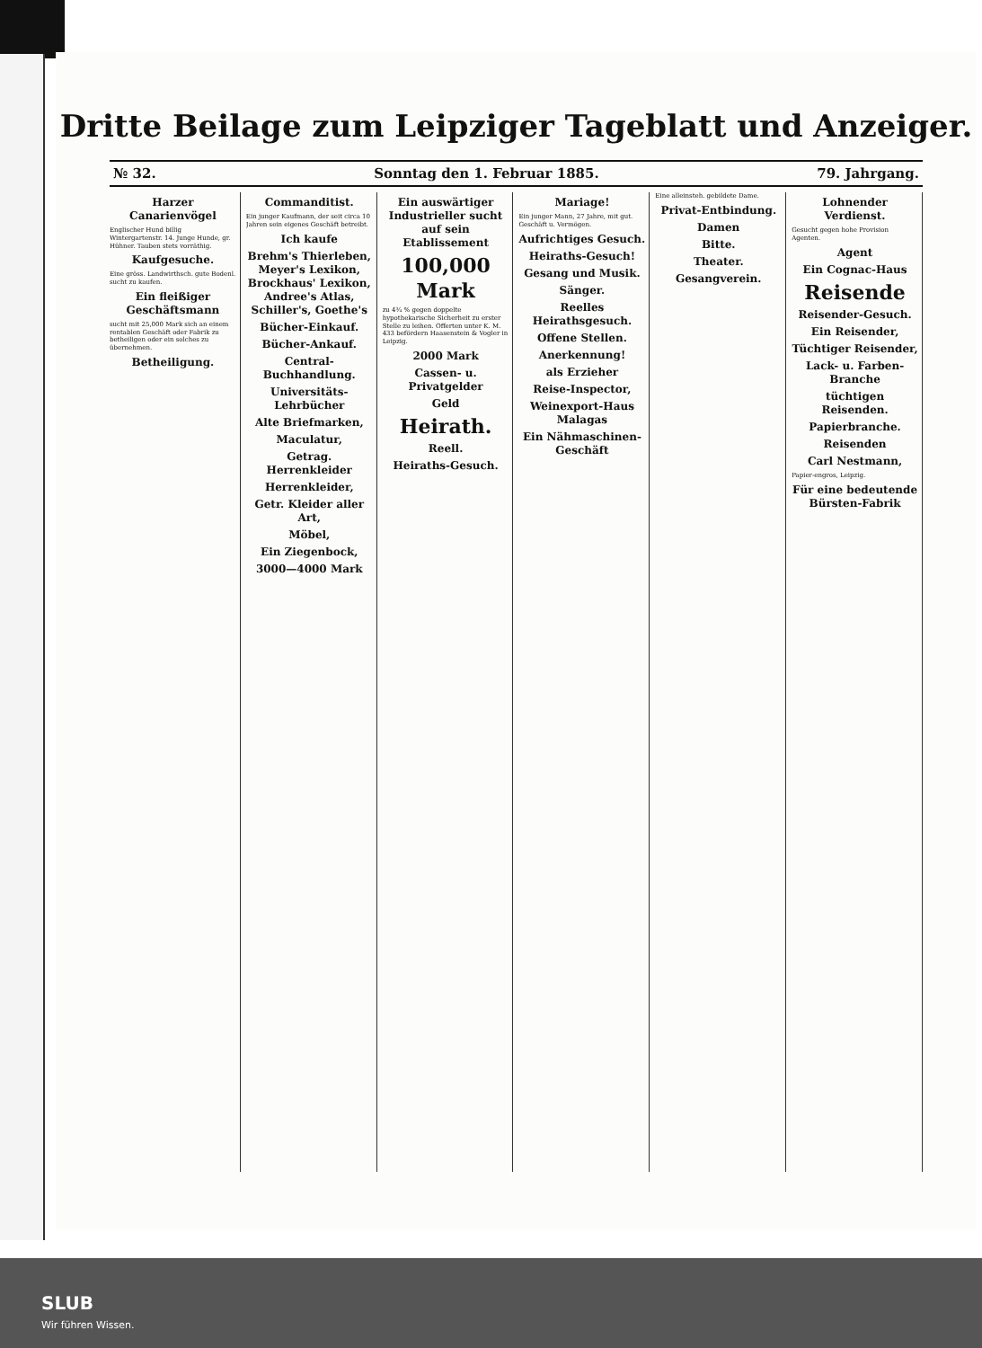Dritte Beilage zum Leipziger Tageblatt und Anzeiger.
№ 32. Sonntag den 1. Februar 1885. 79. Jahrgang.
Harzer Canarienvögel
Englischer Hund billig Wintergartenstr. 14. Junge Hunde, gr. Hühner. Tauben stets vorräthig.
Kaufgesuche.
Eine gröss. Landwirthsch. gute Bodenl. sucht zu kaufen.
Ein fleißiger Geschäftsmann
sucht mit 25,000 Mark sich an einem rentablen Geschäft oder Fabrik zu betheiligen oder ein solches zu übernehmen.
Betheiligung.
Commanditist.
Ein junger Kaufmann, der seit circa 10 Jahren sein eigenes Geschäft betreibt.
Ich kaufe
Brehm's Thierleben, Meyer's Lexikon, Brockhaus' Lexikon, Andree's Atlas, Schiller's, Goethe's
Bücher-Einkauf.
Bücher-Ankauf.
Central-Buchhandlung.
Universitäts-Lehrbücher
Alte Briefmarken,
Maculatur,
Getrag. Herrenkleider
Herrenkleider,
Getr. Kleider aller Art,
Möbel,
Ein Ziegenbock,
3000—4000 Mark
Ein auswärtiger Industrieller sucht auf sein Etablissement
100,000 Mark
zu 4¾ % gegen doppelte hypothekarische Sicherheit zu erster Stelle zu leihen. Offerten unter K. M. 433 befördern Haasenstein & Vogler in Leipzig.
2000 Mark
Cassen- u. Privatgelder
Geld
Heirath.
Reell.
Heiraths-Gesuch.
Mariage!
Ein junger Mann, 27 Jahre, mit gut. Geschäft u. Vermögen.
Aufrichtiges Gesuch.
Heiraths-Gesuch!
Gesang und Musik.
Sänger.
Reelles Heirathsgesuch.
Offene Stellen.
Anerkennung!
als Erzieher
Reise-Inspector,
Weinexport-Haus Malagas
Ein Nähmaschinen-Geschäft
Eine alleinsteh. gebildete Dame.
Privat-Entbindung.
Damen
Bitte.
Theater.
Gesangverein.
Lohnender Verdienst.
Gesucht gegen hohe Provision Agenten.
Agent
Ein Cognac-Haus
Reisende
Reisender-Gesuch.
Ein Reisender,
Tüchtiger Reisender,
Lack- u. Farben-Branche
tüchtigen Reisenden.
Papierbranche.
Reisenden
Carl Nestmann,
Papier-engros, Leipzig.
Für eine bedeutende Bürsten-Fabrik
SLUB
Wir führen Wissen.